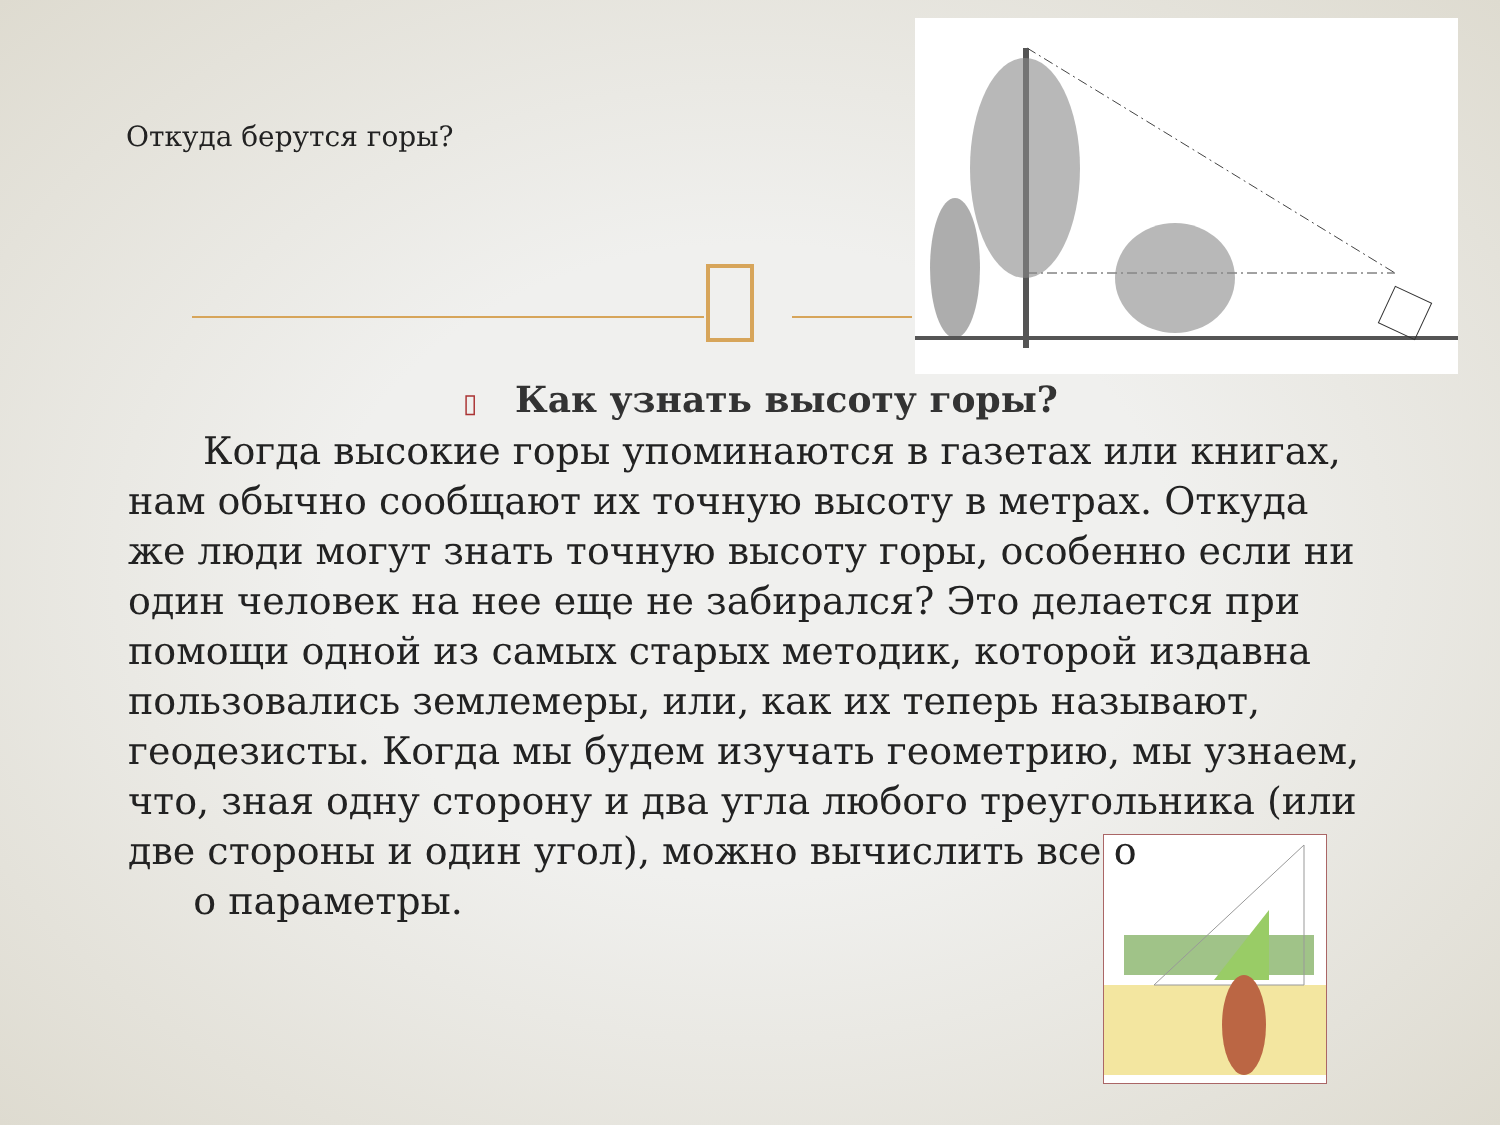Откуда берутся горы?
▯ Как узнать высоту горы?
Когда высокие горы упоминаются в газетах или книгах, нам обычно сообщают их точную высоту в метрах. Откуда же люди могут знать точную высоту горы, особенно если ни один человек на нее еще не забирался? Это делается при помощи одной из самых старых методик, которой издавна пользовались землемеры, или, как их теперь называют, геодезисты. Когда мы будем изучать геометрию, мы узнаем, что, зная одну сторону и два угла любого треугольника (или две стороны и один угол), можно вычислить все остальные егоо параметры.